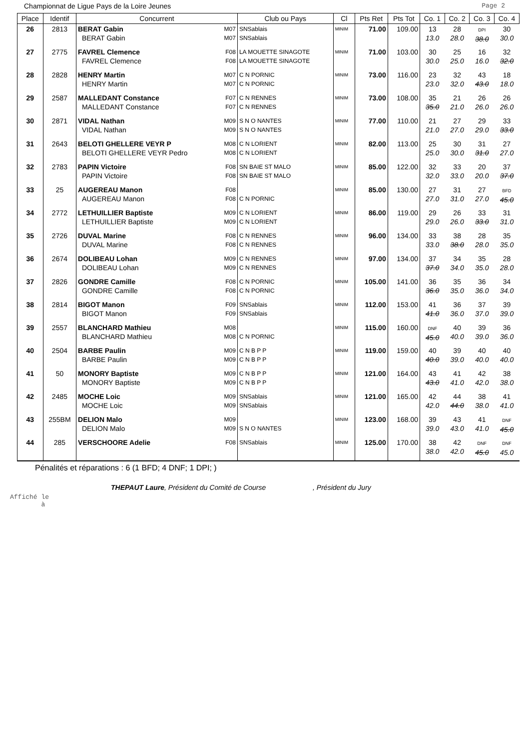Championnat de Ligue Pays de la Loire Jeunes Page 2
| Place | Identif | Concurrent | Club ou Pays | Cl | Pts Ret | Pts Tot | Co. 1 | Co. 2 | Co. 3 | Co. 4 |
| --- | --- | --- | --- | --- | --- | --- | --- | --- | --- | --- |
| 26 | 2813 | BERAT Gabin M07 BERAT Gabin M07 | SNSablais SNSablais | MINIM | 71.00 | 109.00 | 13 13.0 | 28 28.0 | DPI 38.0 | 30 30.0 |
| 27 | 2775 | FAVREL Clemence F08 FAVREL Clemence F08 | LA MOUETTE SINAGOTE LA MOUETTE SINAGOTE | MINIM | 71.00 | 103.00 | 30 30.0 | 25 25.0 | 16 16.0 | 32 32.0 |
| 28 | 2828 | HENRY Martin M07 HENRY Martin M07 | C N PORNIC C N PORNIC | MINIM | 73.00 | 116.00 | 23 23.0 | 32 32.0 | 43 43.0 | 18 18.0 |
| 29 | 2587 | MALLEDANT Constance F07 MALLEDANT Constance F07 | C N RENNES C N RENNES | MINIM | 73.00 | 108.00 | 35 35.0 | 21 21.0 | 26 26.0 | 26 26.0 |
| 30 | 2871 | VIDAL Nathan M09 VIDAL Nathan M09 | S N O NANTES S N O NANTES | MINIM | 77.00 | 110.00 | 21 21.0 | 27 27.0 | 29 29.0 | 33 33.0 |
| 31 | 2643 | BELOTI GHELLERE VEYR P M08 BELOTI GHELLERE VEYR Pedro M08 | C N LORIENT C N LORIENT | MINIM | 82.00 | 113.00 | 25 25.0 | 30 30.0 | 31 31.0 | 27 27.0 |
| 32 | 2783 | PAPIN Victoire F08 PAPIN Victoire F08 | SN BAIE ST MALO SN BAIE ST MALO | MINIM | 85.00 | 122.00 | 32 32.0 | 33 33.0 | 20 20.0 | 37 37.0 |
| 33 | 25 | AUGEREAU Manon F08 AUGEREAU Manon F08 | C N PORNIC | MINIM | 85.00 | 130.00 | 27 27.0 | 31 31.0 | 27 27.0 | BFD 45.0 |
| 34 | 2772 | LETHUILLIER Baptiste M09 LETHUILLIER Baptiste M09 | C N LORIENT C N LORIENT | MINIM | 86.00 | 119.00 | 29 29.0 | 26 26.0 | 33 33.0 | 31 31.0 |
| 35 | 2726 | DUVAL Marine F08 DUVAL Marine F08 | C N RENNES C N RENNES | MINIM | 96.00 | 134.00 | 33 33.0 | 38 38.0 | 28 28.0 | 35 35.0 |
| 36 | 2674 | DOLIBEAU Lohan M09 DOLIBEAU Lohan M09 | C N RENNES C N RENNES | MINIM | 97.00 | 134.00 | 37 37.0 | 34 34.0 | 35 35.0 | 28 28.0 |
| 37 | 2826 | GONDRE Camille F08 GONDRE Camille F08 | C N PORNIC C N PORNIC | MINIM | 105.00 | 141.00 | 36 36.0 | 35 35.0 | 36 36.0 | 34 34.0 |
| 38 | 2814 | BIGOT Manon F09 BIGOT Manon F09 | SNSablais SNSablais | MINIM | 112.00 | 153.00 | 41 41.0 | 36 36.0 | 37 37.0 | 39 39.0 |
| 39 | 2557 | BLANCHARD Mathieu M08 BLANCHARD Mathieu M08 | C N PORNIC | MINIM | 115.00 | 160.00 | DNF 45.0 | 40 40.0 | 39 39.0 | 36 36.0 |
| 40 | 2504 | BARBE Paulin M09 BARBE Paulin M09 | C N B P P C N B P P | MINIM | 119.00 | 159.00 | 40 40.0 | 39 39.0 | 40 40.0 | 40 40.0 |
| 41 | 50 | MONORY Baptiste M09 MONORY Baptiste M09 | C N B P P C N B P P | MINIM | 121.00 | 164.00 | 43 43.0 | 41 41.0 | 42 42.0 | 38 38.0 |
| 42 | 2485 | MOCHE Loic M09 MOCHE Loic M09 | SNSablais SNSablais | MINIM | 121.00 | 165.00 | 42 42.0 | 44 44.0 | 38 38.0 | 41 41.0 |
| 43 | 255BM | DELION Malo M09 DELION Malo M09 | S N O NANTES | MINIM | 123.00 | 168.00 | 39 39.0 | 43 43.0 | 41 41.0 | DNF 45.0 |
| 44 | 285 | VERSCHOORE Adelie F08 | SNSablais | MINIM | 125.00 | 170.00 | 38 38.0 | 42 42.0 | DNF 45.0 | DNF 45.0 |
Pénalités et réparations : 6 (1 BFD; 4 DNF; 1 DPI; )
THEPAUT Laure, Président du Comité de Course , Président du Jury
Affiché le
à